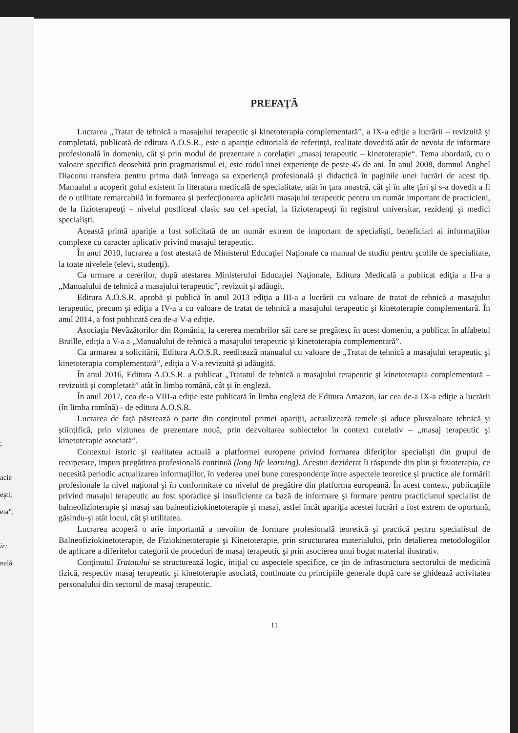;
acie
eşti;
eta”,
ir;
nală
PREFAŢĂ
Lucrarea „Tratat de tehnică a masajului terapeutic şi kinetoterapia complementară”, a IX-a ediţie a lucrării – revizuită şi completată, publicată de editura A.O.S.R., este o apariţie editorială de referinţă, realitate dovedită atât de nevoia de informare profesională în domeniu, cât şi prin modul de prezentare a corelaţiei „masaj terapeutic – kinetoterapie“. Tema abordată, cu o valoare specifică deosebită prin pragmatismul ei, este rodul unei experienţe de peste 45 de ani. În anul 2008, domnul Anghel Diaconu transfera pentru prima dată întreaga sa experienţă profesională şi didactică în paginile unei lucrări de acest tip. Manualul a acoperit golul existent în literatura medicală de specialitate, atât în ţara noastră, cât şi în alte ţări şi s-a dovedit a fi de o utilitate remarcabilă în formarea şi perfecţionarea aplicării masajului terapeutic pentru un număr important de practicieni, de la fizioterapeuţi – nivelul postliceal clasic sau cel special, la fizioterapeuţi în registrul universitar, rezidenţi şi medici specialişti.
Această primă apariţie a fost solicitată de un număr extrem de important de specialişti, beneficiari ai informaţiilor complexe cu caracter aplicativ privind masajul terapeutic.
În anul 2010, lucrarea a fost atestată de Ministerul Educaţiei Naţionale ca manual de studiu pentru şcolile de specialitate, la toate nivelele (elevi, studenţi).
Ca urmare a cererilor, după atestarea Ministerului Educaţiei Naţionale, Editura Medicală a publicat ediţia a II-a a „Manualului de tehnică a masajului terapeutic”, revizuit şi adăugit.
Editura A.O.S.R. aprobă şi publică în anul 2013 ediţia a III-a a lucrării cu valoare de tratat de tehnică a masajului terapeutic, precum şi ediţia a IV-a a cu valoare de tratat de tehnică a masajului terapeutic şi kinetoterapie complementară. În anul 2014, a fost publicată cea de-a V-a ediţie.
Asociaţia Nevăzătorilor din România, la cererea membrilor săi care se pregătesc în acest domeniu, a publicat în alfabetul Braille, ediţia a V-a a „Manualului de tehnică a masajului terapeutic şi kinetoterapia complementară”.
Ca urmarea a solicitării, Editura A.O.S.R. reeditează manualul cu valoare de „Tratat de tehnică a masajului terapeutic şi kinetoterapia complementară”, ediţia a V-a revizuită şi adăugită.
În anul 2016, Editura A.O.S.R. a publicat „Tratatul de tehnică a masajului terapeutic şi kinetoterapia complementară – revizuită şi completată” atât în limba română, cât şi în engleză.
În anul 2017, cea de-a VIII-a ediţie este publicată în limba engleză de Editura Amazon, iar cea de-a IX-a ediţie a lucrării (în limba romînă) - de editura A.O.S.R.
Lucrarea de faţă păstrează o parte din conţinutul primei apariţii, actualizează temele şi aduce plusvaloare tehnică şi ştiinţifică, prin viziunea de prezentare nouă, prin dezvoltarea subiectelor în context corelativ – „masaj terapeutic şi kinetoterapie asociată”.
Contextul istoric şi realitatea actuală a platformei europene privind formarea diferiţilor specialişti din grupul de recuperare, impun pregătirea profesională continuă (long life learning). Acestui deziderat îi răspunde din plin şi fizioterapia, ce necesită periodic actualizarea informaţiilor, în vederea unei bune corespondenţe între aspectele teoretice şi practice ale formării profesionale la nivel naţional şi în conformitate cu nivelul de pregătire din platforma europeană. În acest context, publicaţiile privind masajul terapeutic au fost sporadice şi insuficiente ca bază de informare şi formare pentru practicianul specialist de balneofizioterapie şi masaj sau balneofiziokinetoterapie şi masaj, astfel încât apariţia acestei lucrări a fost extrem de oportună, găsindu-şi atât locul, cât şi utilitatea.
Lucrarea acoperă o arie importantă a nevoilor de formare profesională teoretică şi practică pentru specialistul de Balneofiziokinetoterapie, de Fiziokinetoterapie şi Kinetoterapie, prin structurarea materialului, prin detalierea metodologiilor de aplicare a diferitelor categorii de proceduri de masaj terapeutic şi prin asocierea unui bogat material ilustrativ.
Conţinutul Tratatului se structurează logic, iniţial cu aspectele specifice, ce ţin de infrastructura sectorului de medicină fizică, respectiv masaj terapeutic şi kinetoterapie asociată, continuate cu principiile generale după care se ghidează activitatea personalului din sectorul de masaj terapeutic.
11